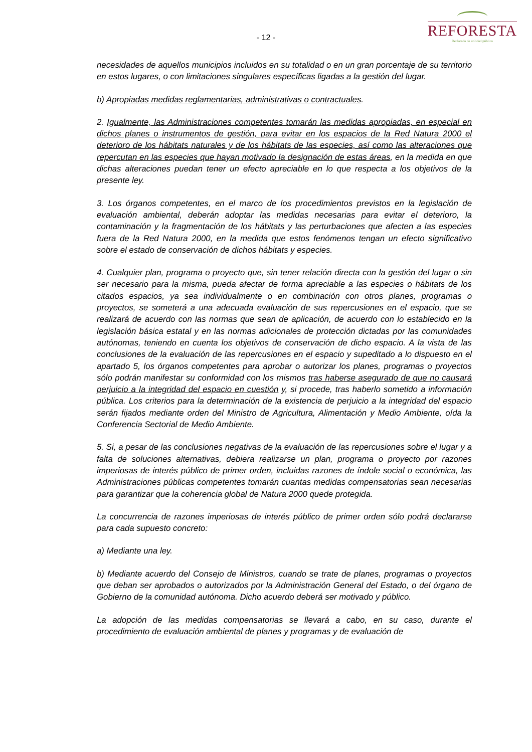- 12 -
REFORESTA
Declarada de utilidad pública
necesidades de aquellos municipios incluidos en su totalidad o en un gran porcentaje de su territorio en estos lugares, o con limitaciones singulares específicas ligadas a la gestión del lugar.
b) Apropiadas medidas reglamentarias, administrativas o contractuales.
2. Igualmente, las Administraciones competentes tomarán las medidas apropiadas, en especial en dichos planes o instrumentos de gestión, para evitar en los espacios de la Red Natura 2000 el deterioro de los hábitats naturales y de los hábitats de las especies, así como las alteraciones que repercutan en las especies que hayan motivado la designación de estas áreas, en la medida en que dichas alteraciones puedan tener un efecto apreciable en lo que respecta a los objetivos de la presente ley.
3. Los órganos competentes, en el marco de los procedimientos previstos en la legislación de evaluación ambiental, deberán adoptar las medidas necesarias para evitar el deterioro, la contaminación y la fragmentación de los hábitats y las perturbaciones que afecten a las especies fuera de la Red Natura 2000, en la medida que estos fenómenos tengan un efecto significativo sobre el estado de conservación de dichos hábitats y especies.
4. Cualquier plan, programa o proyecto que, sin tener relación directa con la gestión del lugar o sin ser necesario para la misma, pueda afectar de forma apreciable a las especies o hábitats de los citados espacios, ya sea individualmente o en combinación con otros planes, programas o proyectos, se someterá a una adecuada evaluación de sus repercusiones en el espacio, que se realizará de acuerdo con las normas que sean de aplicación, de acuerdo con lo establecido en la legislación básica estatal y en las normas adicionales de protección dictadas por las comunidades autónomas, teniendo en cuenta los objetivos de conservación de dicho espacio. A la vista de las conclusiones de la evaluación de las repercusiones en el espacio y supeditado a lo dispuesto en el apartado 5, los órganos competentes para aprobar o autorizar los planes, programas o proyectos sólo podrán manifestar su conformidad con los mismos tras haberse asegurado de que no causará perjuicio a la integridad del espacio en cuestión y, si procede, tras haberlo sometido a información pública. Los criterios para la determinación de la existencia de perjuicio a la integridad del espacio serán fijados mediante orden del Ministro de Agricultura, Alimentación y Medio Ambiente, oída la Conferencia Sectorial de Medio Ambiente.
5. Si, a pesar de las conclusiones negativas de la evaluación de las repercusiones sobre el lugar y a falta de soluciones alternativas, debiera realizarse un plan, programa o proyecto por razones imperiosas de interés público de primer orden, incluidas razones de índole social o económica, las Administraciones públicas competentes tomarán cuantas medidas compensatorias sean necesarias para garantizar que la coherencia global de Natura 2000 quede protegida.
La concurrencia de razones imperiosas de interés público de primer orden sólo podrá declararse para cada supuesto concreto:
a) Mediante una ley.
b) Mediante acuerdo del Consejo de Ministros, cuando se trate de planes, programas o proyectos que deban ser aprobados o autorizados por la Administración General del Estado, o del órgano de Gobierno de la comunidad autónoma. Dicho acuerdo deberá ser motivado y público.
La adopción de las medidas compensatorias se llevará a cabo, en su caso, durante el procedimiento de evaluación ambiental de planes y programas y de evaluación de